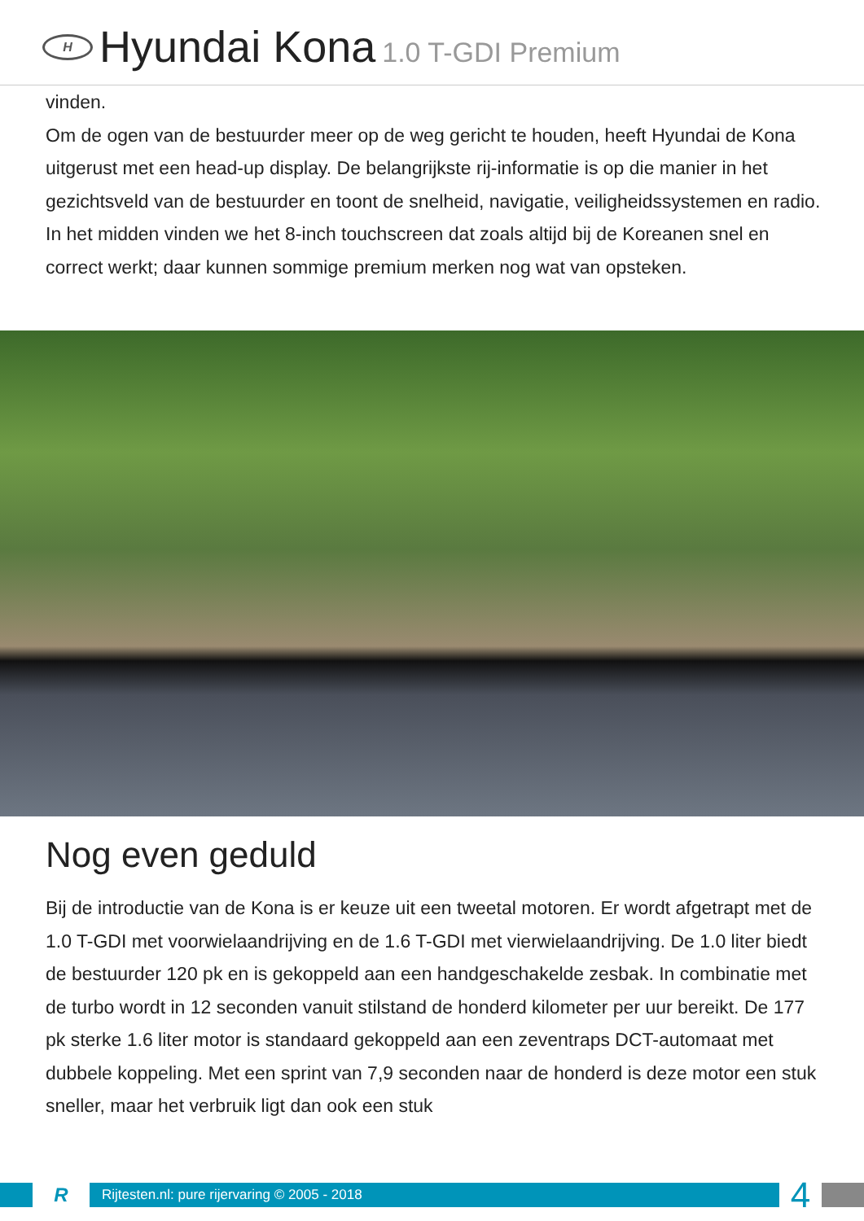H
Hyundai Kona 1.0 T-GDI Premium
vinden.
Om de ogen van de bestuurder meer op de weg gericht te houden, heeft Hyundai de Kona uitgerust met een head-up display. De belangrijkste rij-informatie is op die manier in het gezichtsveld van de bestuurder en toont de snelheid, navigatie, veiligheidssystemen en radio. In het midden vinden we het 8-inch touchscreen dat zoals altijd bij de Koreanen snel en correct werkt; daar kunnen sommige premium merken nog wat van opsteken.
Nog even geduld
Bij de introductie van de Kona is er keuze uit een tweetal motoren. Er wordt afgetrapt met de 1.0 T-GDI met voorwielaandrijving en de 1.6 T-GDI met vierwielaandrijving. De 1.0 liter biedt de bestuurder 120 pk en is gekoppeld aan een handgeschakelde zesbak. In combinatie met de turbo wordt in 12 seconden vanuit stilstand de honderd kilometer per uur bereikt. De 177 pk sterke 1.6 liter motor is standaard gekoppeld aan een zeventraps DCT-automaat met dubbele koppeling. Met een sprint van 7,9 seconden naar de honderd is deze motor een stuk sneller, maar het verbruik ligt dan ook een stuk
R
Rijtesten.nl: pure rijervaring © 2005 - 2018
4